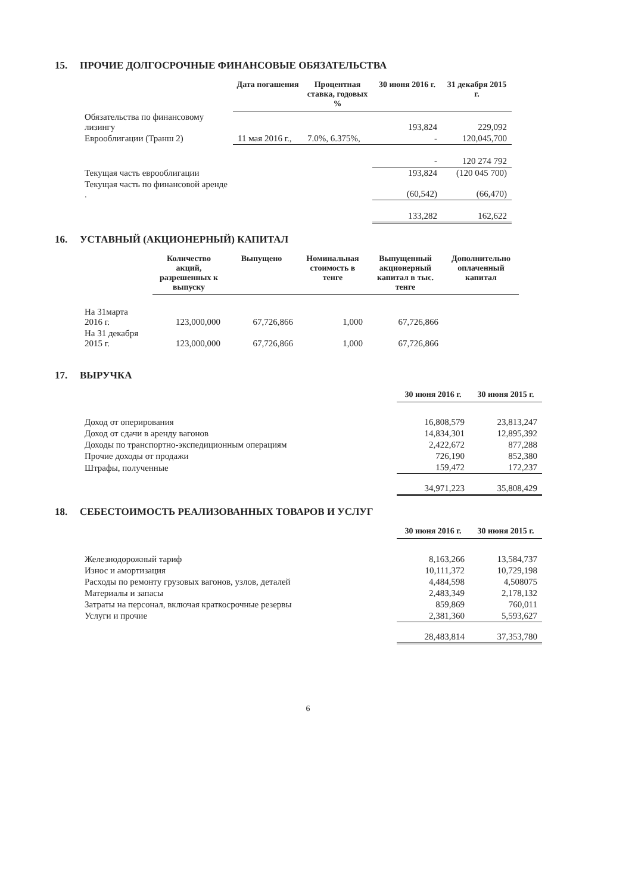15. ПРОЧИЕ ДОЛГОСРОЧНЫЕ ФИНАНСОВЫЕ ОБЯЗАТЕЛЬСТВА
| | Дата погашения | Процентная ставка, годовых % | 30 июня 2016 г. | 31 декабря 2015 г. |
| --- | --- | --- | --- | --- |
| Обязательства по финансовому лизингу | | | 193,824 | 229,092 |
| Еврооблигации (Транш 2) | 11 мая 2016 г., | 7.0%, 6.375%, | - | 120,045,700 |
| | | | - | 120 274 792 |
| Текущая часть еврооблигации | | | 193,824 | (120 045 700) |
| Текущая часть по финансовой аренде . | | | (60,542) | (66,470) |
| | | | 133,282 | 162,622 |
16. УСТАВНЫЙ (АКЦИОНЕРНЫЙ) КАПИТАЛ
| | Количество акций, разрешенных к выпуску | Выпущено | Номинальная стоимость в тенге | Выпущенный акционерный капитал в тыс. тенге | Дополнительно оплаченный капитал |
| --- | --- | --- | --- | --- | --- |
| На 31марта 2016 г. | 123,000,000 | 67,726,866 | 1,000 | 67,726,866 | |
| На 31 декабря 2015 г. | 123,000,000 | 67,726,866 | 1,000 | 67,726,866 | |
17. ВЫРУЧКА
| | 30 июня 2016 г. | 30 июня 2015 г. |
| --- | --- | --- |
| Доход от оперирования | 16,808,579 | 23,813,247 |
| Доход от сдачи в аренду вагонов | 14,834,301 | 12,895,392 |
| Доходы по транспортно-экспедиционным операциям | 2,422,672 | 877,288 |
| Прочие доходы от продажи | 726,190 | 852,380 |
| Штрафы, полученные | 159,472 | 172,237 |
| | 34,971,223 | 35,808,429 |
18. СЕБЕСТОИМОСТЬ РЕАЛИЗОВАННЫХ ТОВАРОВ И УСЛУГ
| | 30 июня 2016 г. | 30 июня 2015 г. |
| --- | --- | --- |
| Железнодорожный тариф | 8,163,266 | 13,584,737 |
| Износ и амортизация | 10,111,372 | 10,729,198 |
| Расходы по ремонту грузовых вагонов, узлов, деталей | 4,484,598 | 4,508075 |
| Материалы и запасы | 2,483,349 | 2,178,132 |
| Затраты на персонал, включая краткосрочные резервы | 859,869 | 760,011 |
| Услуги и прочие | 2,381,360 | 5,593,627 |
| | 28,483,814 | 37,353,780 |
6